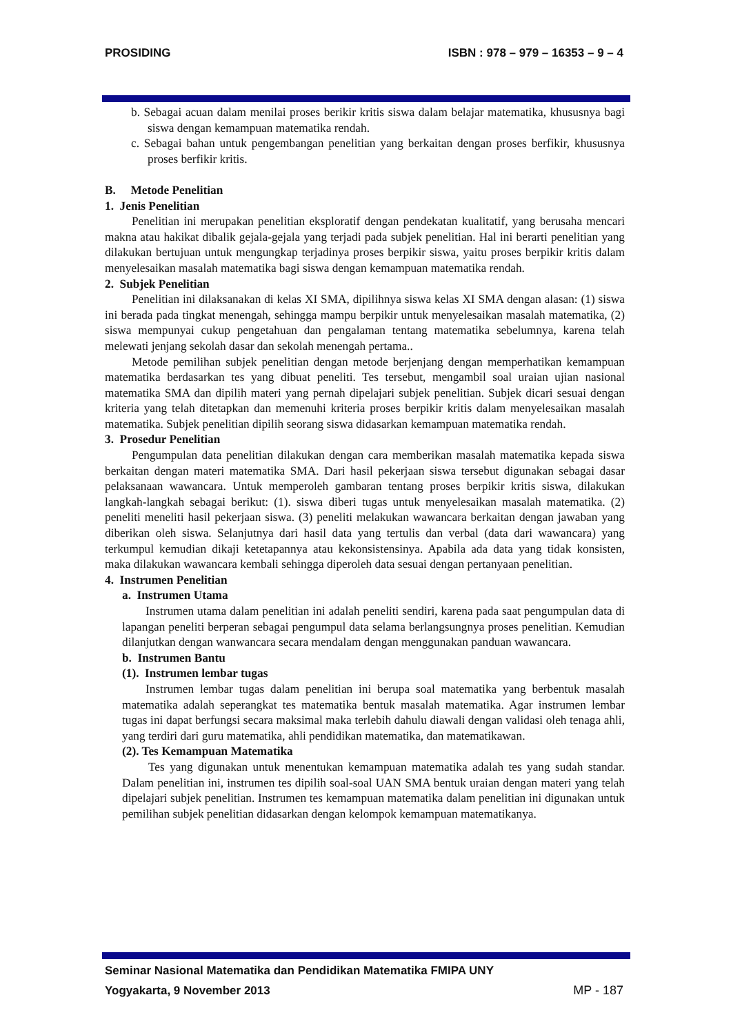PROSIDING ISBN : 978 – 979 – 16353 – 9 – 4
b. Sebagai acuan dalam menilai proses berikir kritis siswa dalam belajar matematika, khususnya bagi siswa dengan kemampuan matematika rendah.
c. Sebagai bahan untuk pengembangan penelitian yang berkaitan dengan proses berfikir, khususnya proses berfikir kritis.
B. Metode Penelitian
1. Jenis Penelitian
Penelitian ini merupakan penelitian eksploratif dengan pendekatan kualitatif, yang berusaha mencari makna atau hakikat dibalik gejala-gejala yang terjadi pada subjek penelitian. Hal ini berarti penelitian yang dilakukan bertujuan untuk mengungkap terjadinya proses berpikir siswa, yaitu proses berpikir kritis dalam menyelesaikan masalah matematika bagi siswa dengan kemampuan matematika rendah.
2. Subjek Penelitian
Penelitian ini dilaksanakan di kelas XI SMA, dipilihnya siswa kelas XI SMA dengan alasan: (1) siswa ini berada pada tingkat menengah, sehingga mampu berpikir untuk menyelesaikan masalah matematika, (2) siswa mempunyai cukup pengetahuan dan pengalaman tentang matematika sebelumnya, karena telah melewati jenjang sekolah dasar dan sekolah menengah pertama..
Metode pemilihan subjek penelitian dengan metode berjenjang dengan memperhatikan kemampuan matematika berdasarkan tes yang dibuat peneliti. Tes tersebut, mengambil soal uraian ujian nasional matematika SMA dan dipilih materi yang pernah dipelajari subjek penelitian. Subjek dicari sesuai dengan kriteria yang telah ditetapkan dan memenuhi kriteria proses berpikir kritis dalam menyelesaikan masalah matematika. Subjek penelitian dipilih seorang siswa didasarkan kemampuan matematika rendah.
3. Prosedur Penelitian
Pengumpulan data penelitian dilakukan dengan cara memberikan masalah matematika kepada siswa berkaitan dengan materi matematika SMA. Dari hasil pekerjaan siswa tersebut digunakan sebagai dasar pelaksanaan wawancara. Untuk memperoleh gambaran tentang proses berpikir kritis siswa, dilakukan langkah-langkah sebagai berikut: (1). siswa diberi tugas untuk menyelesaikan masalah matematika. (2) peneliti meneliti hasil pekerjaan siswa. (3) peneliti melakukan wawancara berkaitan dengan jawaban yang diberikan oleh siswa. Selanjutnya dari hasil data yang tertulis dan verbal (data dari wawancara) yang terkumpul kemudian dikaji ketetapannya atau kekonsistensinya. Apabila ada data yang tidak konsisten, maka dilakukan wawancara kembali sehingga diperoleh data sesuai dengan pertanyaan penelitian.
4. Instrumen Penelitian
a. Instrumen Utama
Instrumen utama dalam penelitian ini adalah peneliti sendiri, karena pada saat pengumpulan data di lapangan peneliti berperan sebagai pengumpul data selama berlangsungnya proses penelitian. Kemudian dilanjutkan dengan wanwancara secara mendalam dengan menggunakan panduan wawancara.
b. Instrumen Bantu
(1). Instrumen lembar tugas
Instrumen lembar tugas dalam penelitian ini berupa soal matematika yang berbentuk masalah matematika adalah seperangkat tes matematika bentuk masalah matematika. Agar instrumen lembar tugas ini dapat berfungsi secara maksimal maka terlebih dahulu diawali dengan validasi oleh tenaga ahli, yang terdiri dari guru matematika, ahli pendidikan matematika, dan matematikawan.
(2). Tes Kemampuan Matematika
Tes yang digunakan untuk menentukan kemampuan matematika adalah tes yang sudah standar. Dalam penelitian ini, instrumen tes dipilih soal-soal UAN SMA bentuk uraian dengan materi yang telah dipelajari subjek penelitian. Instrumen tes kemampuan matematika dalam penelitian ini digunakan untuk pemilihan subjek penelitian didasarkan dengan kelompok kemampuan matematikanya.
Seminar Nasional Matematika dan Pendidikan Matematika FMIPA UNY
Yogyakarta, 9 November 2013 MP - 187